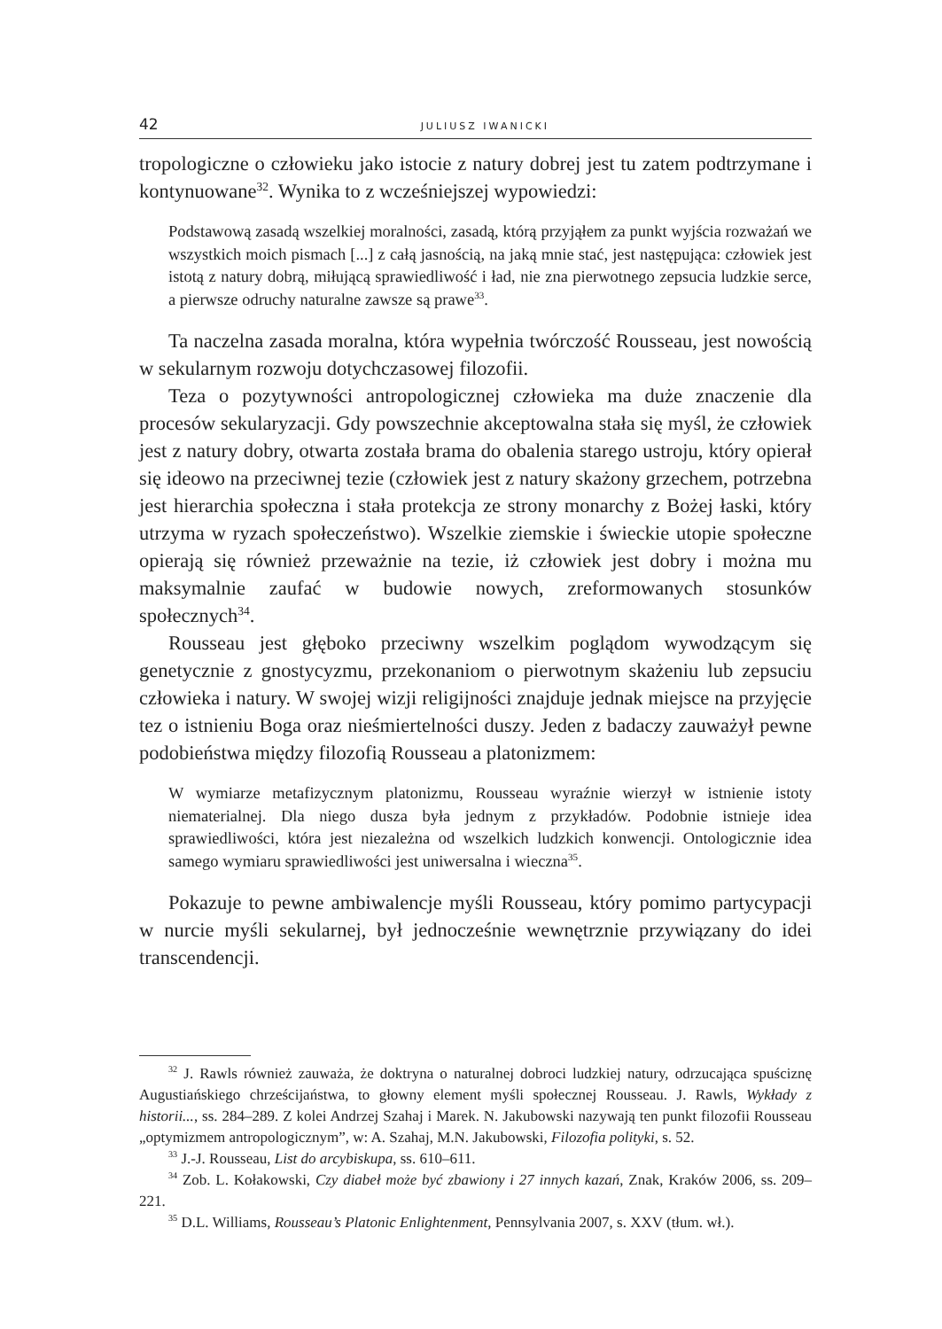42 JULIUSZ IWANICKI
tropologiczne o człowieku jako istocie z natury dobrej jest tu zatem podtrzymane i kontynuowane<sup>32</sup>. Wynika to z wcześniejszej wypowiedzi:
Podstawową zasadą wszelkiej moralności, zasadą, którą przyjąłem za punkt wyjścia rozważań we wszystkich moich pismach [...] z całą jasnością, na jaką mnie stać, jest następująca: człowiek jest istotą z natury dobrą, miłującą sprawiedliwość i ład, nie zna pierwotnego zepsucia ludzkie serce, a pierwsze odruchy naturalne zawsze są prawe<sup>33</sup>.
Ta naczelna zasada moralna, która wypełnia twórczość Rousseau, jest nowością w sekularnym rozwoju dotychczasowej filozofii.
Teza o pozytywności antropologicznej człowieka ma duże znaczenie dla procesów sekularyzacji. Gdy powszechnie akceptowalna stała się myśl, że człowiek jest z natury dobry, otwarta została brama do obalenia starego ustroju, który opierał się ideowo na przeciwnej tezie (człowiek jest z natury skażony grzechem, potrzebna jest hierarchia społeczna i stała protekcja ze strony monarchy z Bożej łaski, który utrzyma w ryzach społeczeństwo). Wszelkie ziemskie i świeckie utopie społeczne opierają się również przeważnie na tezie, iż człowiek jest dobry i można mu maksymalnie zaufać w budowie nowych, zreformowanych stosunków społecznych<sup>34</sup>.
Rousseau jest głęboko przeciwny wszelkim poglądom wywodzącym się genetycznie z gnostycyzmu, przekonaniom o pierwotnym skażeniu lub zepsuciu człowieka i natury. W swojej wizji religijności znajduje jednak miejsce na przyjęcie tez o istnieniu Boga oraz nieśmiertelności duszy. Jeden z badaczy zauważył pewne podobieństwa między filozofią Rousseau a platonizmem:
W wymiarze metafizycznym platonizmu, Rousseau wyraźnie wierzył w istnienie istoty niematerialnej. Dla niego dusza była jednym z przykładów. Podobnie istnieje idea sprawiedliwości, która jest niezależna od wszelkich ludzkich konwencji. Ontologicznie idea samego wymiaru sprawiedliwości jest uniwersalna i wieczna<sup>35</sup>.
Pokazuje to pewne ambiwalencje myśli Rousseau, który pomimo partycypacji w nurcie myśli sekularnej, był jednocześnie wewnętrznie przywiązany do idei transcendencji.
<sup>32</sup> J. Rawls również zauważa, że doktryna o naturalnej dobroci ludzkiej natury, odrzucająca spuściznę Augustiańskiego chrześcijaństwa, to głowny element myśli społecznej Rousseau. J. Rawls, Wykłady z historii..., ss. 284–289. Z kolei Andrzej Szahaj i Marek. N. Jakubowski nazywają ten punkt filozofii Rousseau „optymizmem antropologicznym”, w: A. Szahaj, M.N. Jakubowski, Filozofia polityki, s. 52.
<sup>33</sup> J.-J. Rousseau, List do arcybiskupa, ss. 610–611.
<sup>34</sup> Zob. L. Kołakowski, Czy diabeł może być zbawiony i 27 innych kazań, Znak, Kraków 2006, ss. 209–221.
<sup>35</sup> D.L. Williams, Rousseau’s Platonic Enlightenment, Pennsylvania 2007, s. XXV (tłum. wł.).